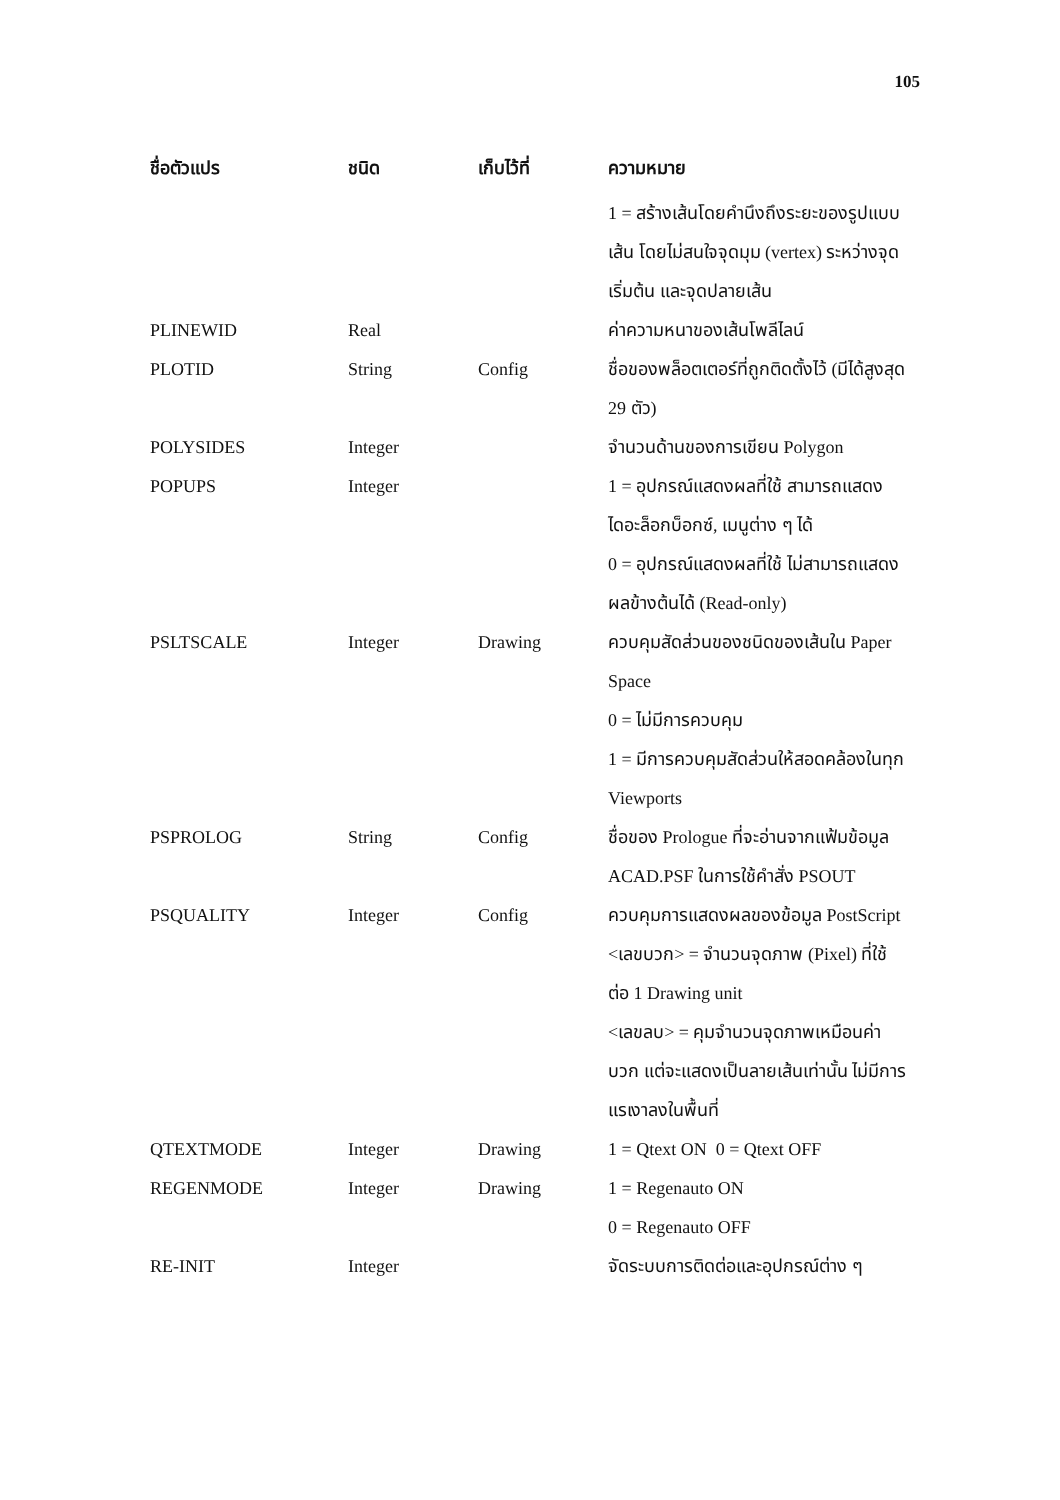105
| ชื่อตัวแปร | ชนิด | เก็บไว้ที่ | ความหมาย |
| --- | --- | --- | --- |
| | | | 1 = สร้างเส้นโดยคำนึงถึงระยะของรูปแบบเส้น โดยไม่สนใจจุดมุม (vertex) ระหว่างจุดเริ่มต้น และจุดปลายเส้น |
| PLINEWID | Real | | ค่าความหนาของเส้นโพลีไลน์ |
| PLOTID | String | Config | ชื่อของพล็อตเตอร์ที่ถูกติดตั้งไว้ (มีได้สูงสุด 29 ตัว) |
| POLYSIDES | Integer | | จำนวนด้านของการเขียน Polygon |
| POPUPS | Integer | | 1 = อุปกรณ์แสดงผลที่ใช้ สามารถแสดงไดอะล็อกบ็อกซ์, เมนูต่าง ๆ ได้ 0 = อุปกรณ์แสดงผลที่ใช้ ไม่สามารถแสดงผลข้างต้นได้ (Read-only) |
| PSLTSCALE | Integer | Drawing | ควบคุมสัดส่วนของชนิดของเส้นใน Paper Space 0 = ไม่มีการควบคุม 1 = มีการควบคุมสัดส่วนให้สอดคล้องในทุก Viewports |
| PSPROLOG | String | Config | ชื่อของ Prologue ที่จะอ่านจากแฟ้มข้อมูล ACAD.PSF ในการใช้คำสั่ง PSOUT |
| PSQUALITY | Integer | Config | ควบคุมการแสดงผลของข้อมูล PostScript <เลขบวก> = จำนวนจุดภาพ (Pixel) ที่ใช้ต่อ 1 Drawing unit <เลขลบ> = คุมจำนวนจุดภาพเหมือนค่าบวก แต่จะแสดงเป็นลายเส้นเท่านั้น ไม่มีการแรเงาลงในพื้นที่ |
| QTEXTMODE | Integer | Drawing | 1 = Qtext ON 0 = Qtext OFF |
| REGENMODE | Integer | Drawing | 1 = Regenauto ON 0 = Regenauto OFF |
| RE-INIT | Integer | | จัดระบบการติดต่อและอุปกรณ์ต่าง ๆ |